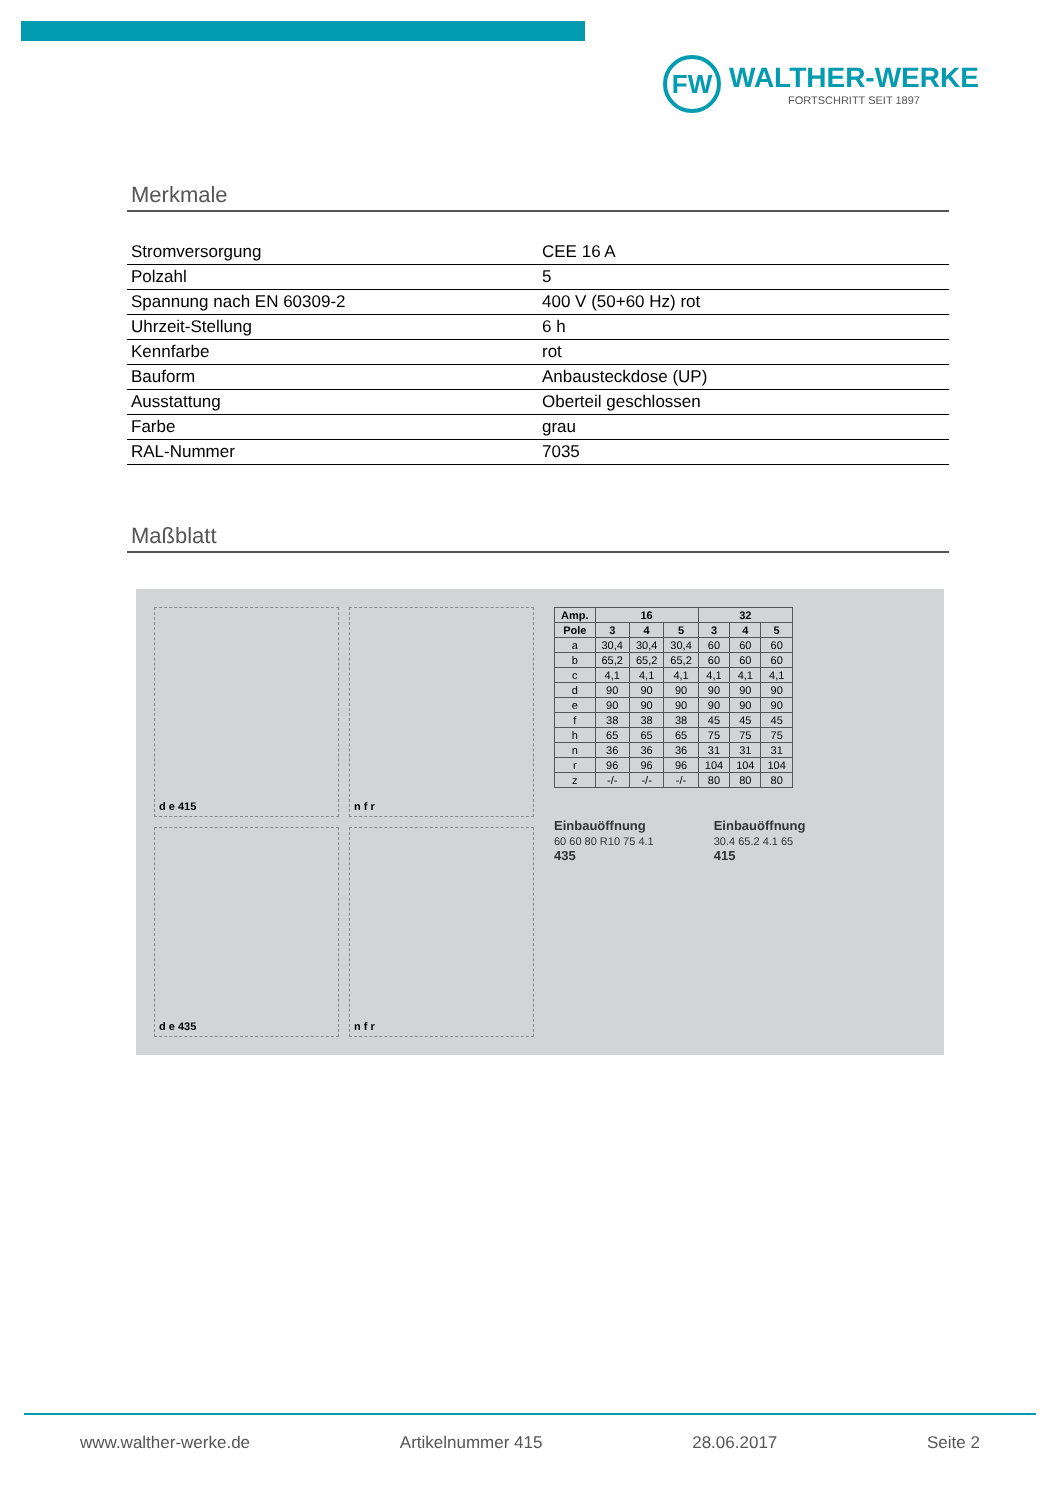FW
WALTHER-WERKE
FORTSCHRITT SEIT 1897
Merkmale
| Stromversorgung | CEE 16 A |
| Polzahl | 5 |
| Spannung nach EN 60309-2 | 400 V (50+60 Hz) rot |
| Uhrzeit-Stellung | 6 h |
| Kennfarbe | rot |
| Bauform | Anbausteckdose (UP) |
| Ausstattung | Oberteil geschlossen |
| Farbe | grau |
| RAL-Nummer | 7035 |
Maßblatt
d e 415
n f r
d e 435
n f r
| Amp. | 16 | | | 32 | | |
| --- | --- | --- | --- | --- | --- | --- |
| Pole | 3 | 4 | 5 | 3 | 4 | 5 |
| a | 30,4 | 30,4 | 30,4 | 60 | 60 | 60 |
| b | 65,2 | 65,2 | 65,2 | 60 | 60 | 60 |
| c | 4,1 | 4,1 | 4,1 | 4,1 | 4,1 | 4,1 |
| d | 90 | 90 | 90 | 90 | 90 | 90 |
| e | 90 | 90 | 90 | 90 | 90 | 90 |
| f | 38 | 38 | 38 | 45 | 45 | 45 |
| h | 65 | 65 | 65 | 75 | 75 | 75 |
| n | 36 | 36 | 36 | 31 | 31 | 31 |
| r | 96 | 96 | 96 | 104 | 104 | 104 |
| z | -/- | -/- | -/- | 80 | 80 | 80 |
Einbauöffnung
60 60 80 R10 75 4.1
435
Einbauöffnung
30.4 65.2 4.1 65
415
www.walther-werke.de Artikelnummer 415 28.06.2017 Seite 2